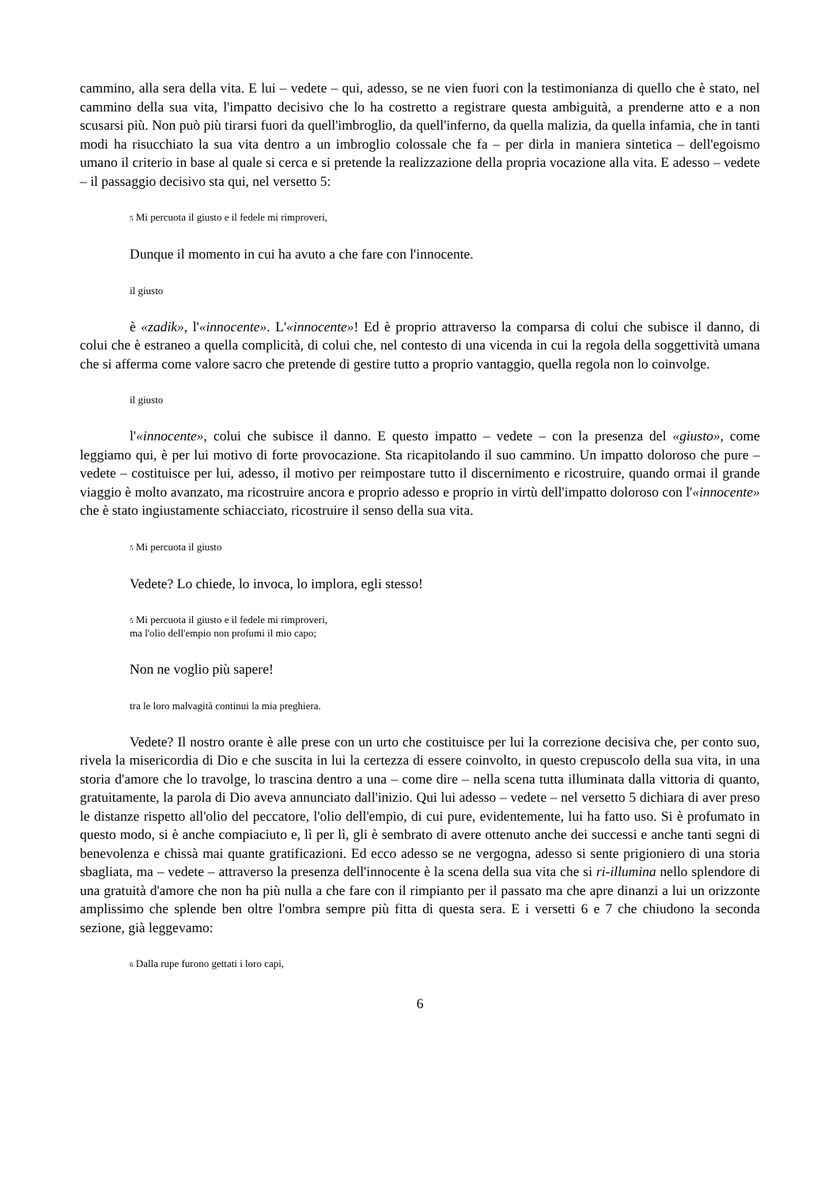cammino, alla sera della vita. E lui – vedete – qui, adesso, se ne vien fuori con la testimonianza di quello che è stato, nel cammino della sua vita, l'impatto decisivo che lo ha costretto a registrare questa ambiguità, a prenderne atto e a non scusarsi più. Non può più tirarsi fuori da quell'imbroglio, da quell'inferno, da quella malizia, da quella infamia, che in tanti modi ha risucchiato la sua vita dentro a un imbroglio colossale che fa – per dirla in maniera sintetica – dell'egoismo umano il criterio in base al quale si cerca e si pretende la realizzazione della propria vocazione alla vita. E adesso – vedete – il passaggio decisivo sta qui, nel versetto 5:
5 Mi percuota il giusto e il fedele mi rimproveri,
Dunque il momento in cui ha avuto a che fare con l'innocente.
il giusto
è «zadik», l'«innocente». L'«innocente»! Ed è proprio attraverso la comparsa di colui che subisce il danno, di colui che è estraneo a quella complicità, di colui che, nel contesto di una vicenda in cui la regola della soggettività umana che si afferma come valore sacro che pretende di gestire tutto a proprio vantaggio, quella regola non lo coinvolge.
il giusto
l'«innocente», colui che subisce il danno. E questo impatto – vedete – con la presenza del «giusto», come leggiamo qui, è per lui motivo di forte provocazione. Sta ricapitolando il suo cammino. Un impatto doloroso che pure – vedete – costituisce per lui, adesso, il motivo per reimpostare tutto il discernimento e ricostruire, quando ormai il grande viaggio è molto avanzato, ma ricostruire ancora e proprio adesso e proprio in virtù dell'impatto doloroso con l'«innocente» che è stato ingiustamente schiacciato, ricostruire il senso della sua vita.
5 Mi percuota il giusto
Vedete? Lo chiede, lo invoca, lo implora, egli stesso!
5 Mi percuota il giusto e il fedele mi rimproveri,
ma l'olio dell'empio non profumi il mio capo;
Non ne voglio più sapere!
tra le loro malvagità continui la mia preghiera.
Vedete? Il nostro orante è alle prese con un urto che costituisce per lui la correzione decisiva che, per conto suo, rivela la misericordia di Dio e che suscita in lui la certezza di essere coinvolto, in questo crepuscolo della sua vita, in una storia d'amore che lo travolge, lo trascina dentro a una – come dire – nella scena tutta illuminata dalla vittoria di quanto, gratuitamente, la parola di Dio aveva annunciato dall'inizio. Qui lui adesso – vedete – nel versetto 5 dichiara di aver preso le distanze rispetto all'olio del peccatore, l'olio dell'empio, di cui pure, evidentemente, lui ha fatto uso. Si è profumato in questo modo, si è anche compiaciuto e, lì per lì, gli è sembrato di avere ottenuto anche dei successi e anche tanti segni di benevolenza e chissà mai quante gratificazioni. Ed ecco adesso se ne vergogna, adesso si sente prigioniero di una storia sbagliata, ma – vedete – attraverso la presenza dell'innocente è la scena della sua vita che si ri-illumina nello splendore di una gratuità d'amore che non ha più nulla a che fare con il rimpianto per il passato ma che apre dinanzi a lui un orizzonte amplissimo che splende ben oltre l'ombra sempre più fitta di questa sera. E i versetti 6 e 7 che chiudono la seconda sezione, già leggevamo:
6 Dalla rupe furono gettati i loro capi,
6